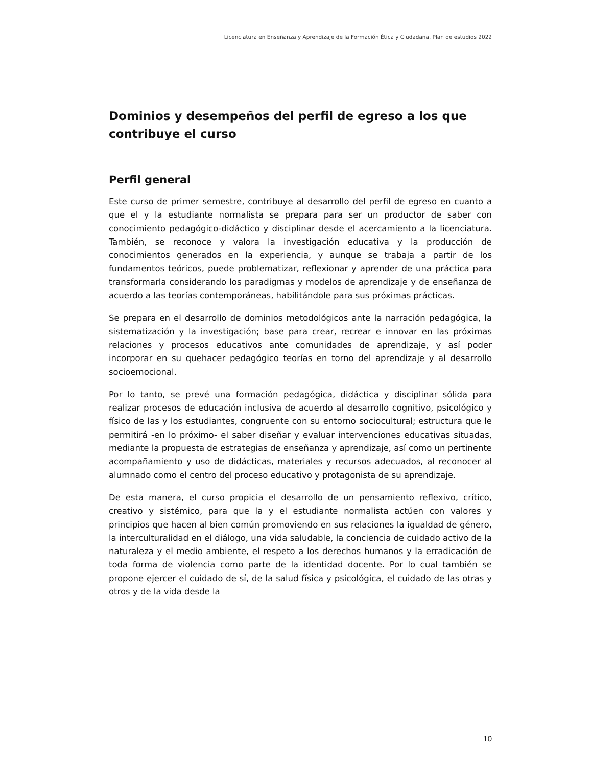Licenciatura en Enseñanza y Aprendizaje de la Formación Ética y Ciudadana. Plan de estudios 2022
Dominios y desempeños del perfil de egreso a los que contribuye el curso
Perfil general
Este curso de primer semestre, contribuye al desarrollo del perfil de egreso en cuanto a que el y la estudiante normalista se prepara para ser un productor de saber con conocimiento pedagógico-didáctico y disciplinar desde el acercamiento a la licenciatura. También, se reconoce y valora la investigación educativa y la producción de conocimientos generados en la experiencia, y aunque se trabaja a partir de los fundamentos teóricos, puede problematizar, reflexionar y aprender de una práctica para transformarla considerando los paradigmas y modelos de aprendizaje y de enseñanza de acuerdo a las teorías contemporáneas, habilitándole para sus próximas prácticas.
Se prepara en el desarrollo de dominios metodológicos ante la narración pedagógica, la sistematización y la investigación; base para crear, recrear e innovar en las próximas relaciones y procesos educativos ante comunidades de aprendizaje, y así poder incorporar en su quehacer pedagógico teorías en torno del aprendizaje y al desarrollo socioemocional.
Por lo tanto, se prevé una formación pedagógica, didáctica y disciplinar sólida para realizar procesos de educación inclusiva de acuerdo al desarrollo cognitivo, psicológico y físico de las y los estudiantes, congruente con su entorno sociocultural; estructura que le permitirá -en lo próximo- el saber diseñar y evaluar intervenciones educativas situadas, mediante la propuesta de estrategias de enseñanza y aprendizaje, así como un pertinente acompañamiento y uso de didácticas, materiales y recursos adecuados, al reconocer al alumnado como el centro del proceso educativo y protagonista de su aprendizaje.
De esta manera, el curso propicia el desarrollo de un pensamiento reflexivo, crítico, creativo y sistémico, para que la y el estudiante normalista actúen con valores y principios que hacen al bien común promoviendo en sus relaciones la igualdad de género, la interculturalidad en el diálogo, una vida saludable, la conciencia de cuidado activo de la naturaleza y el medio ambiente, el respeto a los derechos humanos y la erradicación de toda forma de violencia como parte de la identidad docente. Por lo cual también se propone ejercer el cuidado de sí, de la salud física y psicológica, el cuidado de las otras y otros y de la vida desde la
10